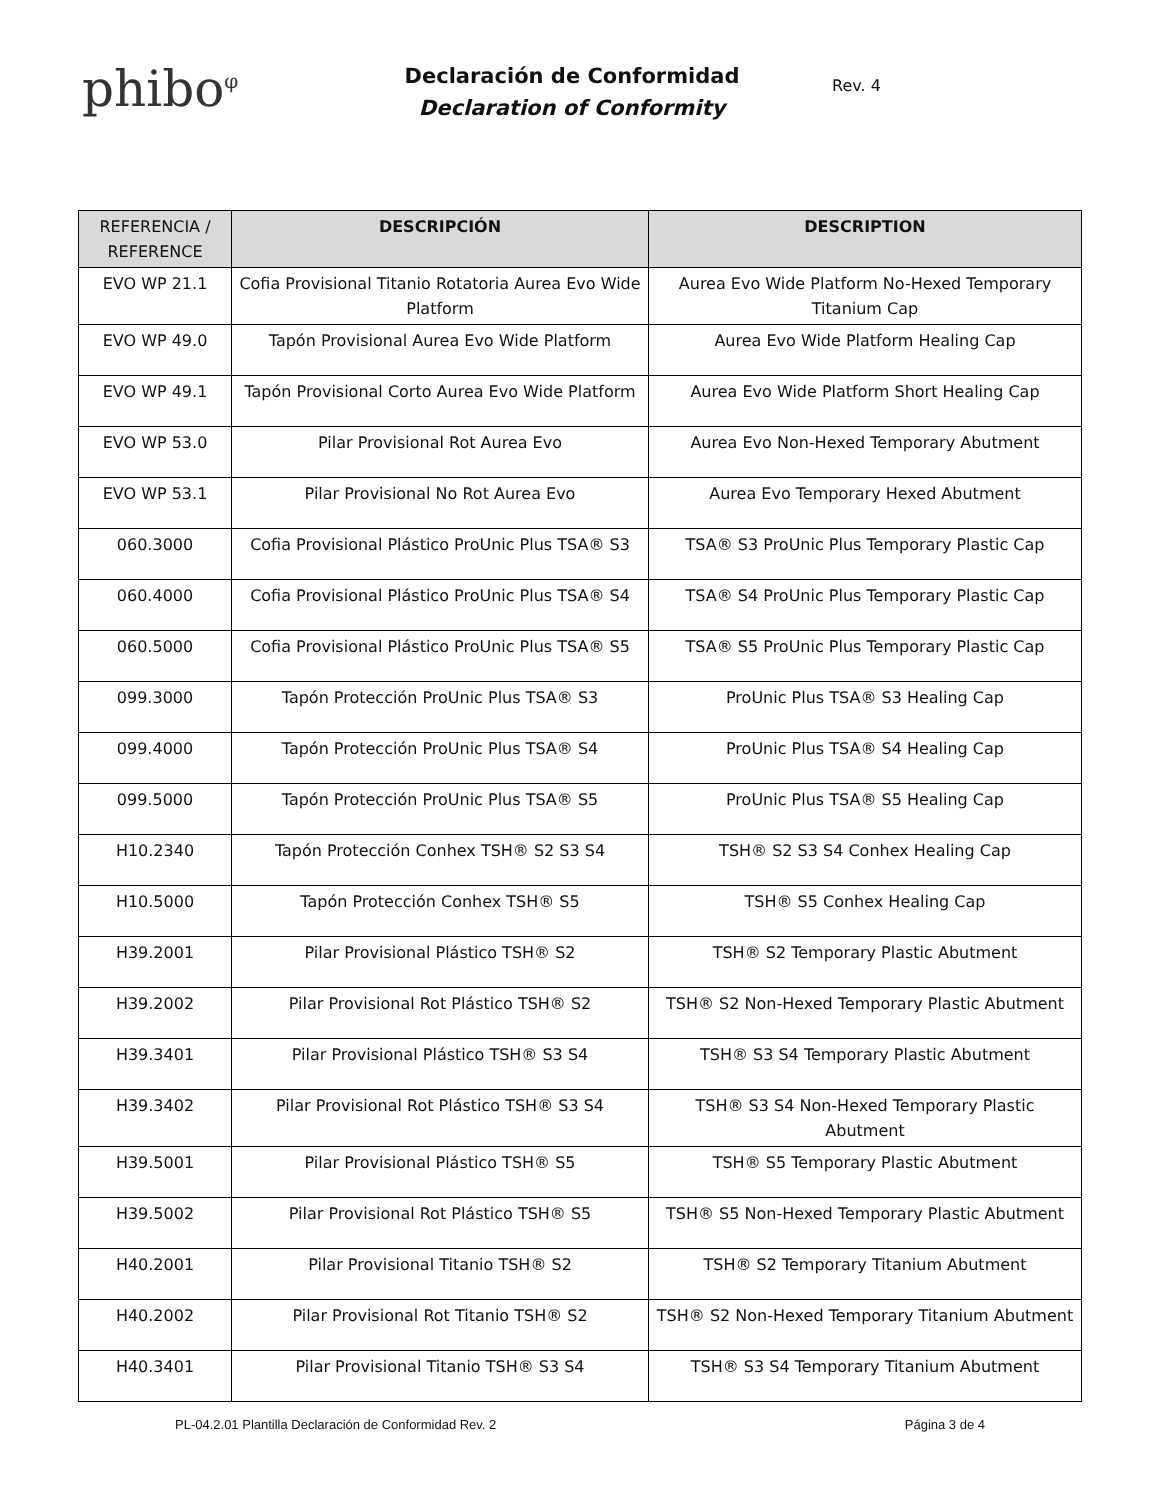phibo<sup>φ</sup>
Declaración de Conformidad
Declaration of Conformity
Rev. 4
| REFERENCIA / REFERENCE | DESCRIPCIÓN | DESCRIPTION |
| --- | --- | --- |
| EVO WP 21.1 | Cofia Provisional Titanio Rotatoria Aurea Evo Wide Platform | Aurea Evo Wide Platform No-Hexed Temporary Titanium Cap |
| EVO WP 49.0 | Tapón Provisional Aurea Evo Wide Platform | Aurea Evo Wide Platform Healing Cap |
| EVO WP 49.1 | Tapón Provisional Corto Aurea Evo Wide Platform | Aurea Evo Wide Platform Short Healing Cap |
| EVO WP 53.0 | Pilar Provisional Rot Aurea Evo | Aurea Evo Non-Hexed Temporary Abutment |
| EVO WP 53.1 | Pilar Provisional No Rot Aurea Evo | Aurea Evo Temporary Hexed Abutment |
| 060.3000 | Cofia Provisional Plástico ProUnic Plus TSA® S3 | TSA® S3 ProUnic Plus Temporary Plastic Cap |
| 060.4000 | Cofia Provisional Plástico ProUnic Plus TSA® S4 | TSA® S4 ProUnic Plus Temporary Plastic Cap |
| 060.5000 | Cofia Provisional Plástico ProUnic Plus TSA® S5 | TSA® S5 ProUnic Plus Temporary Plastic Cap |
| 099.3000 | Tapón Protección ProUnic Plus TSA® S3 | ProUnic Plus TSA® S3 Healing Cap |
| 099.4000 | Tapón Protección ProUnic Plus TSA® S4 | ProUnic Plus TSA® S4 Healing Cap |
| 099.5000 | Tapón Protección ProUnic Plus TSA® S5 | ProUnic Plus TSA® S5 Healing Cap |
| H10.2340 | Tapón Protección Conhex TSH® S2 S3 S4 | TSH® S2 S3 S4 Conhex Healing Cap |
| H10.5000 | Tapón Protección Conhex TSH® S5 | TSH® S5 Conhex Healing Cap |
| H39.2001 | Pilar Provisional Plástico TSH® S2 | TSH® S2 Temporary Plastic Abutment |
| H39.2002 | Pilar Provisional Rot Plástico TSH® S2 | TSH® S2 Non-Hexed Temporary Plastic Abutment |
| H39.3401 | Pilar Provisional Plástico TSH® S3 S4 | TSH® S3 S4 Temporary Plastic Abutment |
| H39.3402 | Pilar Provisional Rot Plástico TSH® S3 S4 | TSH® S3 S4 Non-Hexed Temporary Plastic Abutment |
| H39.5001 | Pilar Provisional Plástico TSH® S5 | TSH® S5 Temporary Plastic Abutment |
| H39.5002 | Pilar Provisional Rot Plástico TSH® S5 | TSH® S5 Non-Hexed Temporary Plastic Abutment |
| H40.2001 | Pilar Provisional Titanio TSH® S2 | TSH® S2 Temporary Titanium Abutment |
| H40.2002 | Pilar Provisional Rot Titanio TSH® S2 | TSH® S2 Non-Hexed Temporary Titanium Abutment |
| H40.3401 | Pilar Provisional Titanio TSH® S3 S4 | TSH® S3 S4 Temporary Titanium Abutment |
PL-04.2.01 Plantilla Declaración de Conformidad Rev. 2 Página 3 de 4